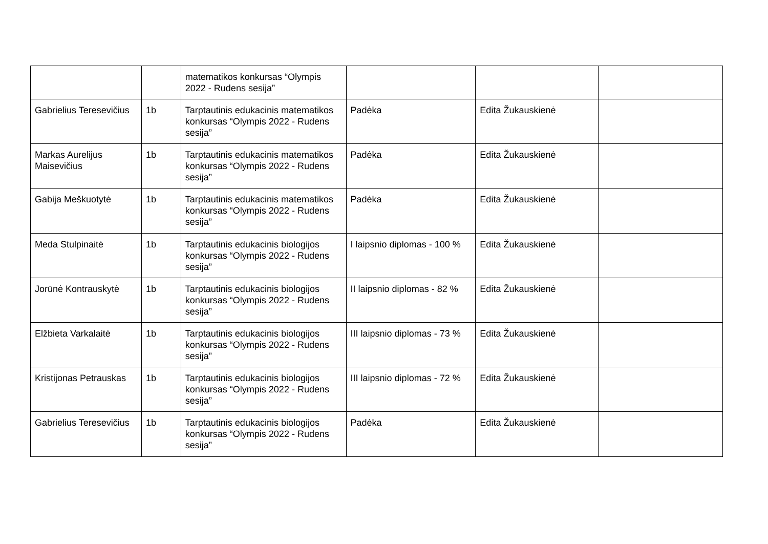| | | matematikos konkursas “Olympis 2022 - Rudens sesija” | | | |
| Gabrielius Teresevičius | 1b | Tarptautinis edukacinis matematikos konkursas “Olympis 2022 - Rudens sesija” | Padėka | Edita Žukauskienė | |
| Markas Aurelijus Maisevičius | 1b | Tarptautinis edukacinis matematikos konkursas “Olympis 2022 - Rudens sesija” | Padėka | Edita Žukauskienė | |
| Gabija Meškuotytė | 1b | Tarptautinis edukacinis matematikos konkursas “Olympis 2022 - Rudens sesija” | Padėka | Edita Žukauskienė | |
| Meda Stulpinaitė | 1b | Tarptautinis edukacinis biologijos konkursas “Olympis 2022 - Rudens sesija” | I laipsnio diplomas - 100 % | Edita Žukauskienė | |
| Jorūnė Kontrauskytė | 1b | Tarptautinis edukacinis biologijos konkursas “Olympis 2022 - Rudens sesija” | II laipsnio diplomas - 82 % | Edita Žukauskienė | |
| Elžbieta Varkalaitė | 1b | Tarptautinis edukacinis biologijos konkursas “Olympis 2022 - Rudens sesija” | III laipsnio diplomas - 73 % | Edita Žukauskienė | |
| Kristijonas Petrauskas | 1b | Tarptautinis edukacinis biologijos konkursas “Olympis 2022 - Rudens sesija” | III laipsnio diplomas - 72 % | Edita Žukauskienė | |
| Gabrielius Teresevičius | 1b | Tarptautinis edukacinis biologijos konkursas “Olympis 2022 - Rudens sesija” | Padėka | Edita Žukauskienė | |